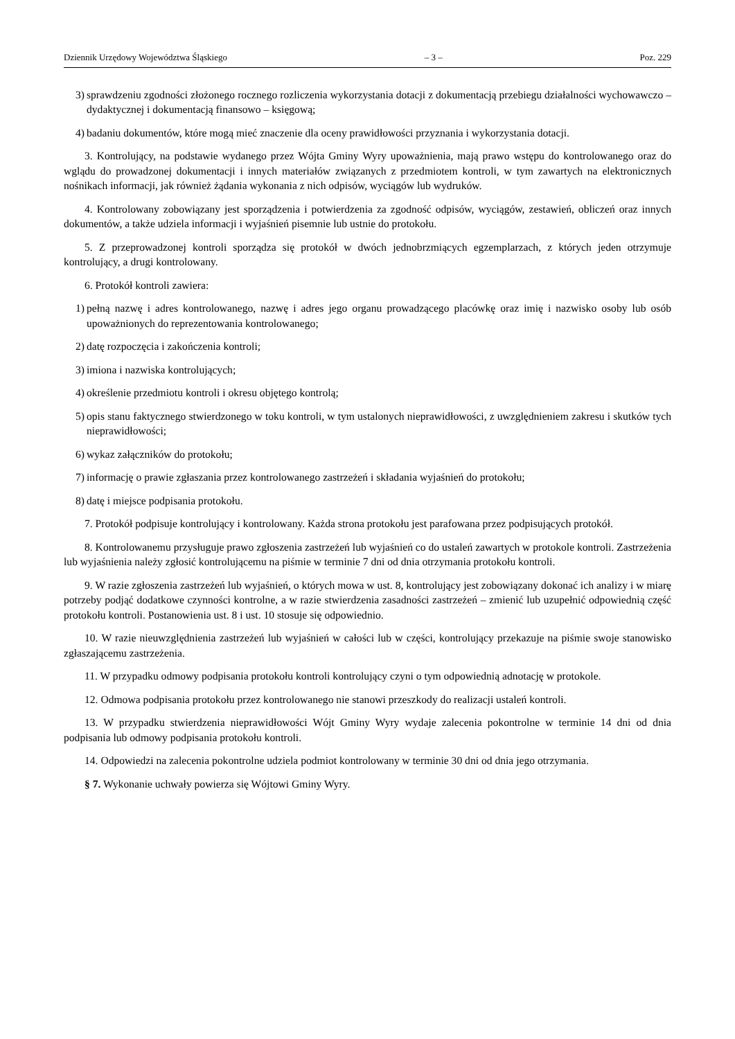Dziennik Urzędowy Województwa Śląskiego – 3 – Poz. 229
3) sprawdzeniu zgodności złożonego rocznego rozliczenia wykorzystania dotacji z dokumentacją przebiegu działalności wychowawczo – dydaktycznej i dokumentacją finansowo – księgową;
4) badaniu dokumentów, które mogą mieć znaczenie dla oceny prawidłowości przyznania i wykorzystania dotacji.
3. Kontrolujący, na podstawie wydanego przez Wójta Gminy Wyry upoważnienia, mają prawo wstępu do kontrolowanego oraz do wglądu do prowadzonej dokumentacji i innych materiałów związanych z przedmiotem kontroli, w tym zawartych na elektronicznych nośnikach informacji, jak również żądania wykonania z nich odpisów, wyciągów lub wydruków.
4. Kontrolowany zobowiązany jest sporządzenia i potwierdzenia za zgodność odpisów, wyciągów, zestawień, obliczeń oraz innych dokumentów, a także udziela informacji i wyjaśnień pisemnie lub ustnie do protokołu.
5. Z przeprowadzonej kontroli sporządza się protokół w dwóch jednobrzmiących egzemplarzach, z których jeden otrzymuje kontrolujący, a drugi kontrolowany.
6. Protokół kontroli zawiera:
1) pełną nazwę i adres kontrolowanego, nazwę i adres jego organu prowadzącego placówkę oraz imię i nazwisko osoby lub osób upoważnionych do reprezentowania kontrolowanego;
2) datę rozpoczęcia i zakończenia kontroli;
3) imiona i nazwiska kontrolujących;
4) określenie przedmiotu kontroli i okresu objętego kontrolą;
5) opis stanu faktycznego stwierdzonego w toku kontroli, w tym ustalonych nieprawidłowości, z uwzględnieniem zakresu i skutków tych nieprawidłowości;
6) wykaz załączników do protokołu;
7) informację o prawie zgłaszania przez kontrolowanego zastrzeżeń i składania wyjaśnień do protokołu;
8) datę i miejsce podpisania protokołu.
7. Protokół podpisuje kontrolujący i kontrolowany. Każda strona protokołu jest parafowana przez podpisujących protokół.
8. Kontrolowanemu przysługuje prawo zgłoszenia zastrzeżeń lub wyjaśnień co do ustaleń zawartych w protokole kontroli. Zastrzeżenia lub wyjaśnienia należy zgłosić kontrolującemu na piśmie w terminie 7 dni od dnia otrzymania protokołu kontroli.
9. W razie zgłoszenia zastrzeżeń lub wyjaśnień, o których mowa w ust. 8, kontrolujący jest zobowiązany dokonać ich analizy i w miarę potrzeby podjąć dodatkowe czynności kontrolne, a w razie stwierdzenia zasadności zastrzeżeń – zmienić lub uzupełnić odpowiednią część protokołu kontroli. Postanowienia ust. 8 i ust. 10 stosuje się odpowiednio.
10. W razie nieuwzględnienia zastrzeżeń lub wyjaśnień w całości lub w części, kontrolujący przekazuje na piśmie swoje stanowisko zgłaszającemu zastrzeżenia.
11. W przypadku odmowy podpisania protokołu kontroli kontrolujący czyni o tym odpowiednią adnotację w protokole.
12. Odmowa podpisania protokołu przez kontrolowanego nie stanowi przeszkody do realizacji ustaleń kontroli.
13. W przypadku stwierdzenia nieprawidłowości Wójt Gminy Wyry wydaje zalecenia pokontrolne w terminie 14 dni od dnia podpisania lub odmowy podpisania protokołu kontroli.
14. Odpowiedzi na zalecenia pokontrolne udziela podmiot kontrolowany w terminie 30 dni od dnia jego otrzymania.
§ 7. Wykonanie uchwały powierza się Wójtowi Gminy Wyry.